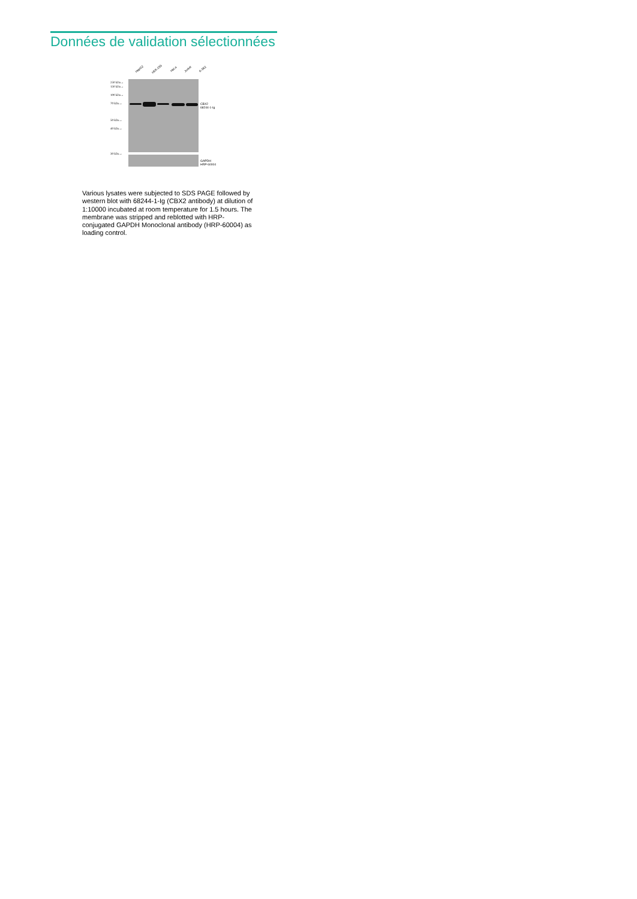Données de validation sélectionnées
HepG2 HEK-293 HeLa Jurkat K-562
250 kDa→
150 kDa→
100 kDa→
70 kDa→
50 kDa→
40 kDa→
30 kDa→
CBX2
68244-1-Ig
GAPDH
HRP-60004
Various lysates were subjected to SDS PAGE followed by western blot with 68244-1-Ig (CBX2 antibody) at dilution of 1:10000 incubated at room temperature for 1.5 hours. The membrane was stripped and reblotted with HRP-conjugated GAPDH Monoclonal antibody (HRP-60004) as loading control.